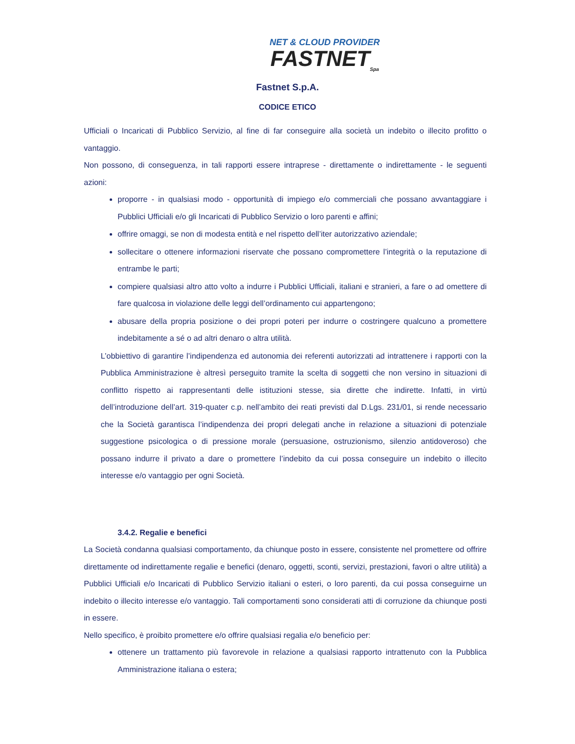NET & CLOUD PROVIDER
FASTNET<sub>Spa</sub>
Fastnet S.p.A.
CODICE ETICO
Ufficiali o Incaricati di Pubblico Servizio, al fine di far conseguire alla società un indebito o illecito profitto o vantaggio.
Non possono, di conseguenza, in tali rapporti essere intraprese - direttamente o indirettamente - le seguenti azioni:
proporre - in qualsiasi modo - opportunità di impiego e/o commerciali che possano avvantaggiare i Pubblici Ufficiali e/o gli Incaricati di Pubblico Servizio o loro parenti e affini;
offrire omaggi, se non di modesta entità e nel rispetto dell’iter autorizzativo aziendale;
sollecitare o ottenere informazioni riservate che possano compromettere l’integrità o la reputazione di entrambe le parti;
compiere qualsiasi altro atto volto a indurre i Pubblici Ufficiali, italiani e stranieri, a fare o ad omettere di fare qualcosa in violazione delle leggi dell’ordinamento cui appartengono;
abusare della propria posizione o dei propri poteri per indurre o costringere qualcuno a promettere indebitamente a sé o ad altri denaro o altra utilità.
L’obbiettivo di garantire l’indipendenza ed autonomia dei referenti autorizzati ad intrattenere i rapporti con la Pubblica Amministrazione è altresì perseguito tramite la scelta di soggetti che non versino in situazioni di conflitto rispetto ai rappresentanti delle istituzioni stesse, sia dirette che indirette. Infatti, in virtù dell’introduzione dell’art. 319-quater c.p. nell’ambito dei reati previsti dal D.Lgs. 231/01, si rende necessario che la Società garantisca l’indipendenza dei propri delegati anche in relazione a situazioni di potenziale suggestione psicologica o di pressione morale (persuasione, ostruzionismo, silenzio antidoveroso) che possano indurre il privato a dare o promettere l’indebito da cui possa conseguire un indebito o illecito interesse e/o vantaggio per ogni Società.
3.4.2. Regalie e benefici
La Società condanna qualsiasi comportamento, da chiunque posto in essere, consistente nel promettere od offrire direttamente od indirettamente regalie e benefici (denaro, oggetti, sconti, servizi, prestazioni, favori o altre utilità) a Pubblici Ufficiali e/o Incaricati di Pubblico Servizio italiani o esteri, o loro parenti, da cui possa conseguirne un indebito o illecito interesse e/o vantaggio. Tali comportamenti sono considerati atti di corruzione da chiunque posti in essere.
Nello specifico, è proibito promettere e/o offrire qualsiasi regalia e/o beneficio per:
ottenere un trattamento più favorevole in relazione a qualsiasi rapporto intrattenuto con la Pubblica Amministrazione italiana o estera;